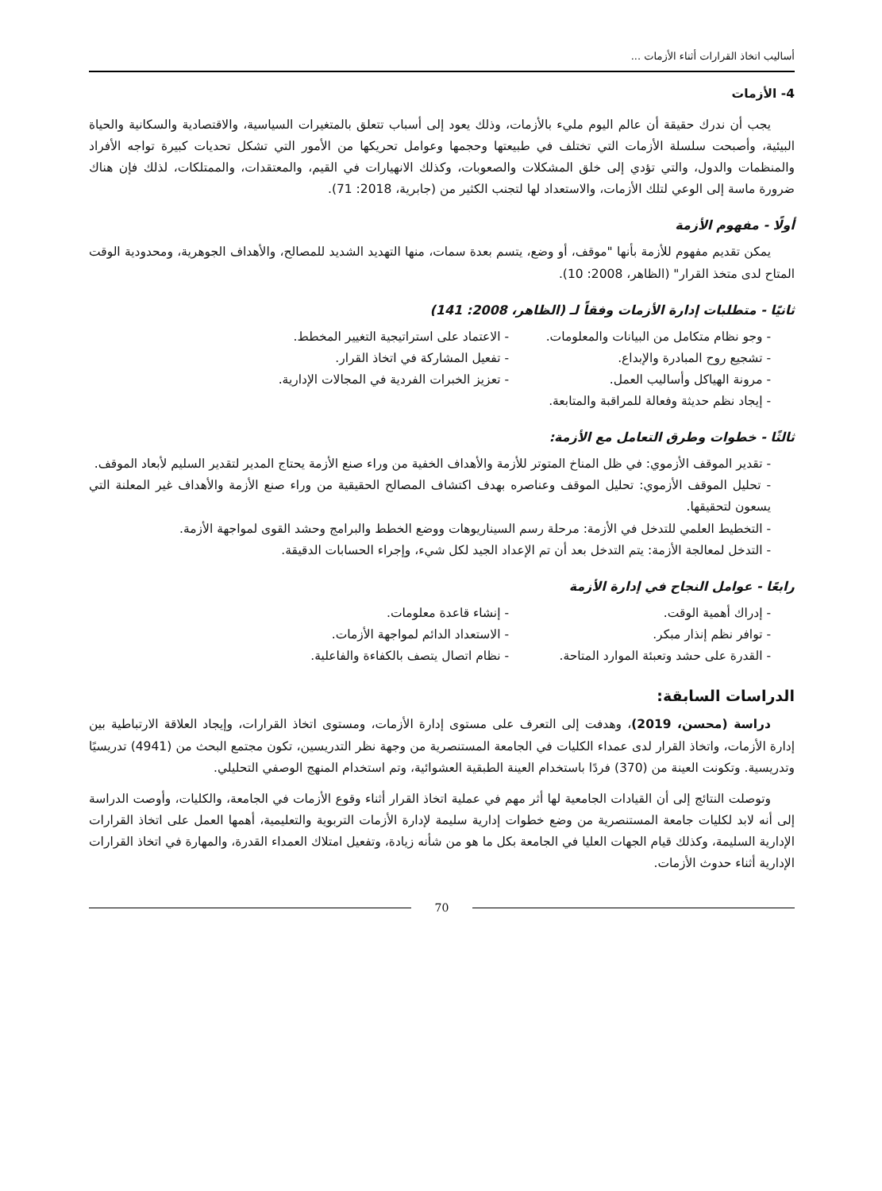أساليب اتخاذ القرارات أثناء الأزمات ...
4- الأزمات
يجب أن ندرك حقيقة أن عالم اليوم مليء بالأزمات، وذلك يعود إلى أسباب تتعلق بالمتغيرات السياسية، والاقتصادية والسكانية والحياة البيئية، وأصبحت سلسلة الأزمات التي تختلف في طبيعتها وحجمها وعوامل تحريكها من الأمور التي تشكل تحديات كبيرة تواجه الأفراد والمنظمات والدول، والتي تؤدي إلى خلق المشكلات والصعوبات، وكذلك الانهيارات في القيم، والمعتقدات، والممتلكات، لذلك فإن هناك ضرورة ماسة إلى الوعي لتلك الأزمات، والاستعداد لها لتجنب الكثير من (جابرية، 2018: 71).
أولًا - مفهوم الأزمة
يمكن تقديم مفهوم للأزمة بأنها "موقف، أو وضع، يتسم بعدة سمات، منها التهديد الشديد للمصالح، والأهداف الجوهرية، ومحدودية الوقت المتاح لدى متخذ القرار" (الظاهر، 2008: 10).
ثانيًا - متطلبات إدارة الأزمات وفقاً لـ (الظاهر، 2008: 141)
- وجو نظام متكامل من البيانات والمعلومات. - الاعتماد على استراتيجية التغيير المخطط.
- تشجيع روح المبادرة والإبداع. - تفعيل المشاركة في اتخاذ القرار.
- مرونة الهياكل وأساليب العمل. - تعزيز الخبرات الفردية في المجالات الإدارية.
- إيجاد نظم حديثة وفعالة للمراقبة والمتابعة.
ثالثًا - خطوات وطرق التعامل مع الأزمة:
- تقدير الموقف الأزموي: في ظل المناخ المتوتر للأزمة والأهداف الخفية من وراء صنع الأزمة يحتاج المدير لتقدير السليم لأبعاد الموقف.
- تحليل الموقف الأزموي: تحليل الموقف وعناصره بهدف اكتشاف المصالح الحقيقية من وراء صنع الأزمة والأهداف غير المعلنة التي يسعون لتحقيقها.
- التخطيط العلمي للتدخل في الأزمة: مرحلة رسم السيناريوهات ووضع الخطط والبرامج وحشد القوى لمواجهة الأزمة.
- التدخل لمعالجة الأزمة: يتم التدخل بعد أن تم الإعداد الجيد لكل شيء، وإجراء الحسابات الدقيقة.
رابعًا - عوامل النجاح في إدارة الأزمة
- إدراك أهمية الوقت. - إنشاء قاعدة معلومات.
- توافر نظم إنذار مبكر. - الاستعداد الدائم لمواجهة الأزمات.
- القدرة على حشد وتعبئة الموارد المتاحة. - نظام اتصال يتصف بالكفاءة والفاعلية.
الدراسات السابقة:
دراسة (محسن، 2019)، وهدفت إلى التعرف على مستوى إدارة الأزمات، ومستوى اتخاذ القرارات، وإيجاد العلاقة الارتباطية بين إدارة الأزمات، واتخاذ القرار لدى عمداء الكليات في الجامعة المستنصرية من وجهة نظر التدريسين، تكون مجتمع البحث من (4941) تدريسيًا وتدريسية. وتكونت العينة من (370) فردًا باستخدام العينة الطبقية العشوائية، وتم استخدام المنهج الوصفي التحليلي.
وتوصلت النتائج إلى أن القيادات الجامعية لها أثر مهم في عملية اتخاذ القرار أثناء وقوع الأزمات في الجامعة، والكليات، وأوصت الدراسة إلى أنه لابد لكليات جامعة المستنصرية من وضع خطوات إدارية سليمة لإدارة الأزمات التربوية والتعليمية، أهمها العمل على اتخاذ القرارات الإدارية السليمة، وكذلك قيام الجهات العليا في الجامعة بكل ما هو من شأنه زيادة، وتفعيل امتلاك العمداء القدرة، والمهارة في اتخاذ القرارات الإدارية أثناء حدوث الأزمات.
70